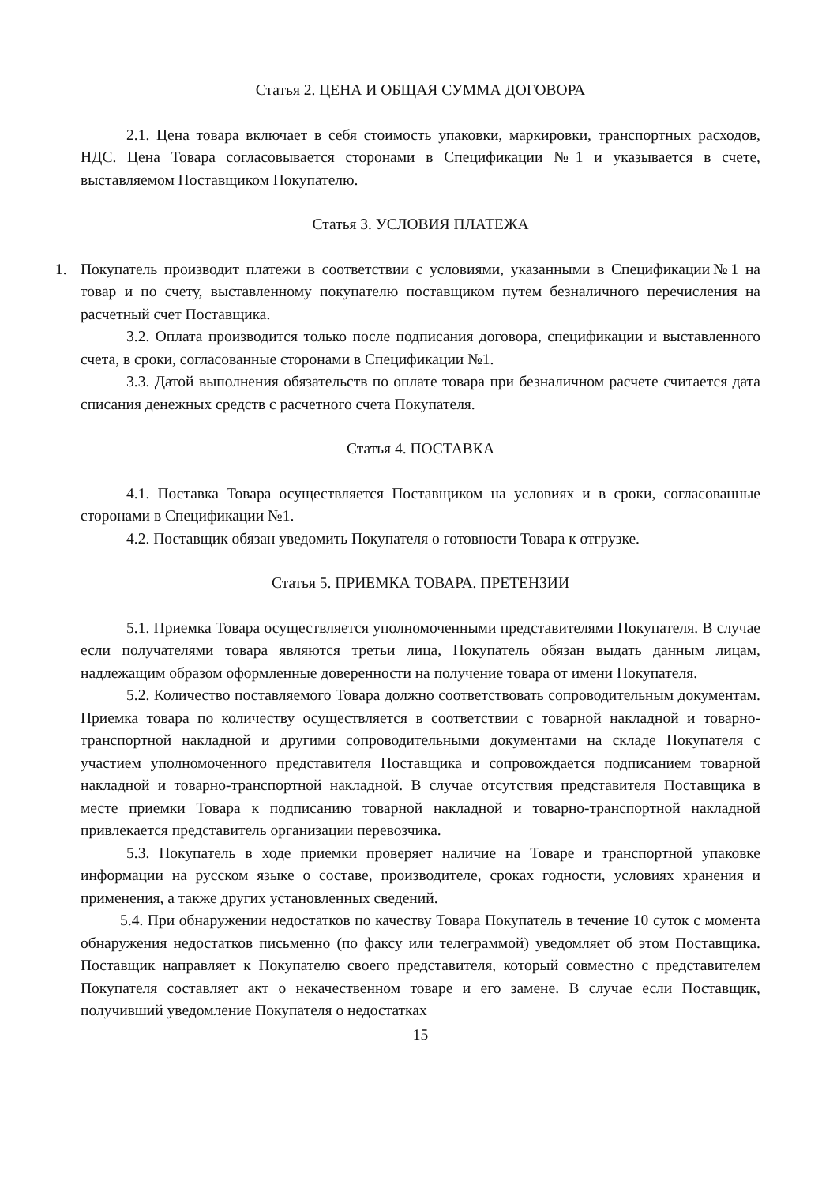Статья 2. ЦЕНА И ОБЩАЯ СУММА ДОГОВОРА
2.1. Цена товара включает в себя стоимость упаковки, маркировки, транспортных расходов, НДС. Цена Товара согласовывается сторонами в Спецификации №1 и указывается в счете, выставляемом Поставщиком Покупателю.
Статья 3. УСЛОВИЯ ПЛАТЕЖА
1. Покупатель производит платежи в соответствии с условиями, указанными в Спецификации№1 на товар и по счету, выставленному покупателю поставщиком путем безналичного перечисления на расчетный счет Поставщика.
3.2. Оплата производится только после подписания договора, спецификации и выставленного счета, в сроки, согласованные сторонами в Спецификации №1.
3.3. Датой выполнения обязательств по оплате товара при безналичном расчете считается дата списания денежных средств с расчетного счета Покупателя.
Статья 4. ПОСТАВКА
4.1. Поставка Товара осуществляется Поставщиком на условиях и в сроки, согласованные сторонами в Спецификации №1.
4.2. Поставщик обязан уведомить Покупателя о готовности Товара к отгрузке.
Статья 5. ПРИЕМКА ТОВАРА. ПРЕТЕНЗИИ
5.1. Приемка Товара осуществляется уполномоченными представителями Покупателя. В случае если получателями товара являются третьи лица, Покупатель обязан выдать данным лицам, надлежащим образом оформленные доверенности на получение товара от имени Покупателя.
5.2. Количество поставляемого Товара должно соответствовать сопроводительным документам. Приемка товара по количеству осуществляется в соответствии с товарной накладной и товарно-транспортной накладной и другими сопроводительными документами на складе Покупателя с участием уполномоченного представителя Поставщика и сопровождается подписанием товарной накладной и товарно-транспортной накладной. В случае отсутствия представителя Поставщика в месте приемки Товара к подписанию товарной накладной и товарно-транспортной накладной привлекается представитель организации перевозчика.
5.3. Покупатель в ходе приемки проверяет наличие на Товаре и транспортной упаковке информации на русском языке о составе, производителе, сроках годности, условиях хранения и применения, а также других установленных сведений.
5.4. При обнаружении недостатков по качеству Товара Покупатель в течение 10 суток с момента обнаружения недостатков письменно (по факсу или телеграммой) уведомляет об этом Поставщика. Поставщик направляет к Покупателю своего представителя, который совместно с представителем Покупателя составляет акт о некачественном товаре и его замене. В случае если Поставщик, получивший уведомление Покупателя о недостатках
15